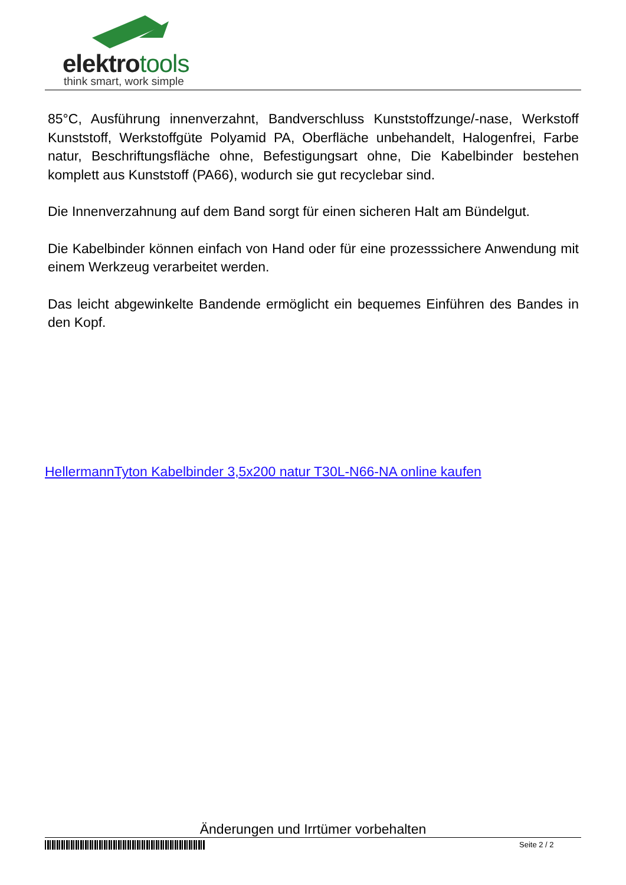elektrotools
think smart, work simple
85°C, Ausführung innenverzahnt, Bandverschluss Kunststoffzunge/-nase, Werkstoff Kunststoff, Werkstoffgüte Polyamid PA, Oberfläche unbehandelt, Halogenfrei, Farbe natur, Beschriftungsfläche ohne, Befestigungsart ohne, Die Kabelbinder bestehen komplett aus Kunststoff (PA66), wodurch sie gut recyclebar sind.
Die Innenverzahnung auf dem Band sorgt für einen sicheren Halt am Bündelgut.
Die Kabelbinder können einfach von Hand oder für eine prozesssichere Anwendung mit einem Werkzeug verarbeitet werden.
Das leicht abgewinkelte Bandende ermöglicht ein bequemes Einführen des Bandes in den Kopf.
HellermannTyton Kabelbinder 3,5x200 natur T30L-N66-NA online kaufen
Änderungen und Irrtümer vorbehalten
Seite 2 / 2